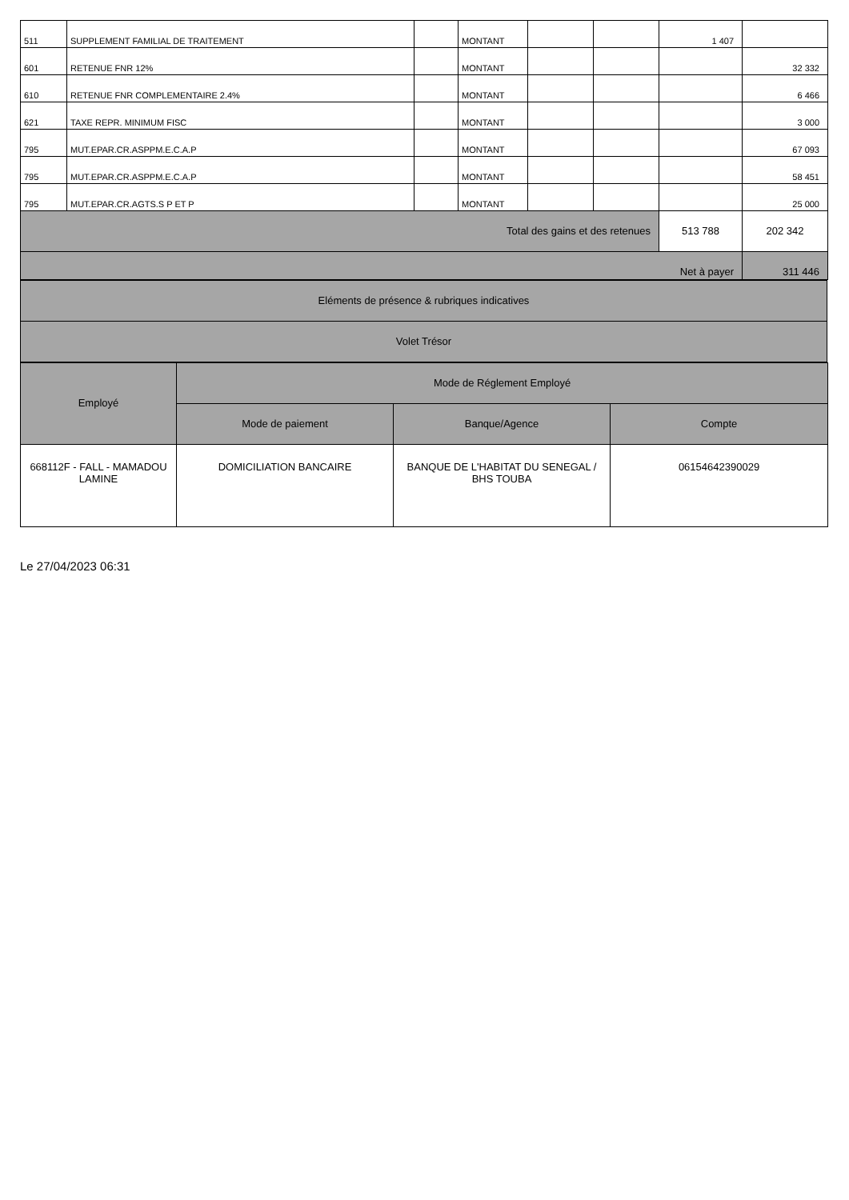| 511 | SUPPLEMENT FAMILIAL DE TRAITEMENT | | MONTANT | | | 1 407 | |
| 601 | RETENUE FNR 12% | | MONTANT | | | | 32 332 |
| 610 | RETENUE FNR COMPLEMENTAIRE 2.4% | | MONTANT | | | | 6 466 |
| 621 | TAXE REPR. MINIMUM FISC | | MONTANT | | | | 3 000 |
| 795 | MUT.EPAR.CR.ASPPM.E.C.A.P | | MONTANT | | | | 67 093 |
| 795 | MUT.EPAR.CR.ASPPM.E.C.A.P | | MONTANT | | | | 58 451 |
| 795 | MUT.EPAR.CR.AGTS.S P ET P | | MONTANT | | | | 25 000 |
| Total des gains et des retenues | | | | | | 513 788 | 202 342 |
| Net à payer | | | | | | | 311 446 |
| Eléments de présence & rubriques indicatives |
| Volet Trésor |
| Employé | Mode de Réglement Employé | | |
| | Mode de paiement | Banque/Agence | Compte |
| 668112F - FALL - MAMADOU LAMINE | DOMICILIATION BANCAIRE | BANQUE DE L'HABITAT DU SENEGAL / BHS TOUBA | 06154642390029 |
Le 27/04/2023 06:31